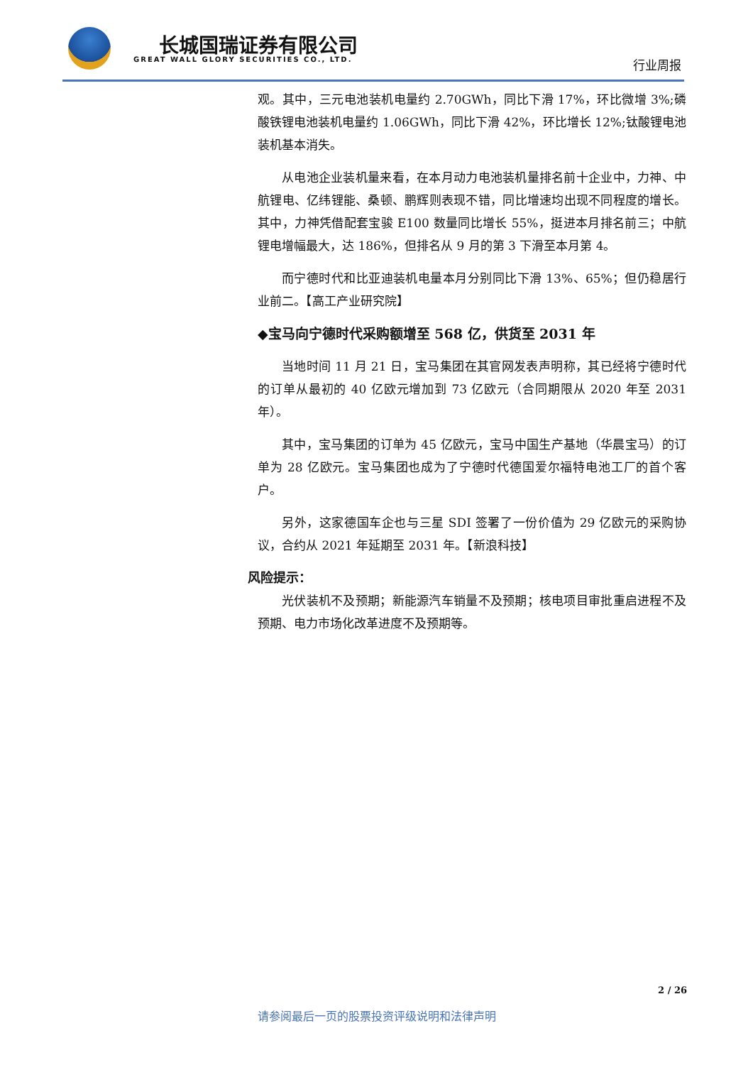长城国瑞证券有限公司
GREAT WALL GLORY SECURITIES CO., LTD.
行业周报
观。其中，三元电池装机电量约 2.70GWh，同比下滑 17%，环比微增 3%;磷酸铁锂电池装机电量约 1.06GWh，同比下滑 42%，环比增长 12%;钛酸锂电池装机基本消失。
从电池企业装机量来看，在本月动力电池装机量排名前十企业中，力神、中航锂电、亿纬锂能、桑顿、鹏辉则表现不错，同比增速均出现不同程度的增长。其中，力神凭借配套宝骏 E100 数量同比增长 55%，挺进本月排名前三；中航锂电增幅最大，达 186%，但排名从 9 月的第 3 下滑至本月第 4。
而宁德时代和比亚迪装机电量本月分别同比下滑 13%、65%；但仍稳居行业前二。【高工产业研究院】
◆宝马向宁德时代采购额增至 568 亿，供货至 2031 年
当地时间 11 月 21 日，宝马集团在其官网发表声明称，其已经将宁德时代的订单从最初的 40 亿欧元增加到 73 亿欧元（合同期限从 2020 年至 2031 年）。
其中，宝马集团的订单为 45 亿欧元，宝马中国生产基地（华晨宝马）的订单为 28 亿欧元。宝马集团也成为了宁德时代德国爱尔福特电池工厂的首个客户。
另外，这家德国车企也与三星 SDI 签署了一份价值为 29 亿欧元的采购协议，合约从 2021 年延期至 2031 年。【新浪科技】
风险提示：
光伏装机不及预期；新能源汽车销量不及预期；核电项目审批重启进程不及预期、电力市场化改革进度不及预期等。
2 / 26
请参阅最后一页的股票投资评级说明和法律声明